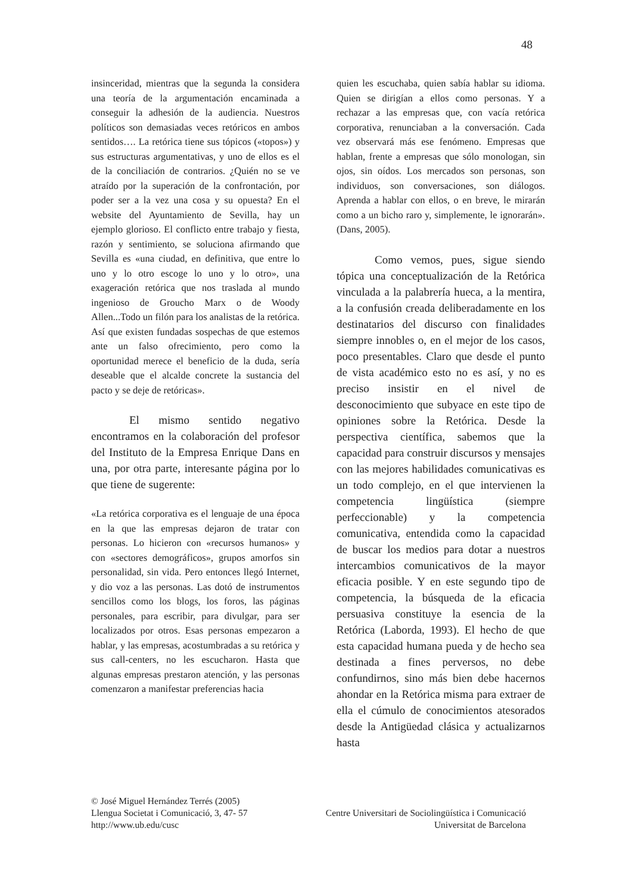48
insinceridad, mientras que la segunda la considera una teoría de la argumentación encaminada a conseguir la adhesión de la audiencia. Nuestros políticos son demasiadas veces retóricos en ambos sentidos…. La retórica tiene sus tópicos («topos») y sus estructuras argumentativas, y uno de ellos es el de la conciliación de contrarios. ¿Quién no se ve atraído por la superación de la confrontación, por poder ser a la vez una cosa y su opuesta? En el website del Ayuntamiento de Sevilla, hay un ejemplo glorioso. El conflicto entre trabajo y fiesta, razón y sentimiento, se soluciona afirmando que Sevilla es «una ciudad, en definitiva, que entre lo uno y lo otro escoge lo uno y lo otro», una exageración retórica que nos traslada al mundo ingenioso de Groucho Marx o de Woody Allen...Todo un filón para los analistas de la retórica. Así que existen fundadas sospechas de que estemos ante un falso ofrecimiento, pero como la oportunidad merece el beneficio de la duda, sería deseable que el alcalde concrete la sustancia del pacto y se deje de retóricas».
El mismo sentido negativo encontramos en la colaboración del profesor del Instituto de la Empresa Enrique Dans en una, por otra parte, interesante página por lo que tiene de sugerente:
«La retórica corporativa es el lenguaje de una época en la que las empresas dejaron de tratar con personas. Lo hicieron con «recursos humanos» y con «sectores demográficos», grupos amorfos sin personalidad, sin vida. Pero entonces llegó Internet, y dio voz a las personas. Las dotó de instrumentos sencillos como los blogs, los foros, las páginas personales, para escribir, para divulgar, para ser localizados por otros. Esas personas empezaron a hablar, y las empresas, acostumbradas a su retórica y sus call-centers, no les escucharon. Hasta que algunas empresas prestaron atención, y las personas comenzaron a manifestar preferencias hacia
quien les escuchaba, quien sabía hablar su idioma. Quien se dirigían a ellos como personas. Y a rechazar a las empresas que, con vacía retórica corporativa, renunciaban a la conversación. Cada vez observará más ese fenómeno. Empresas que hablan, frente a empresas que sólo monologan, sin ojos, sin oídos. Los mercados son personas, son individuos, son conversaciones, son diálogos. Aprenda a hablar con ellos, o en breve, le mirarán como a un bicho raro y, simplemente, le ignorarán». (Dans, 2005).
Como vemos, pues, sigue siendo tópica una conceptualización de la Retórica vinculada a la palabrería hueca, a la mentira, a la confusión creada deliberadamente en los destinatarios del discurso con finalidades siempre innobles o, en el mejor de los casos, poco presentables. Claro que desde el punto de vista académico esto no es así, y no es preciso insistir en el nivel de desconocimiento que subyace en este tipo de opiniones sobre la Retórica. Desde la perspectiva científica, sabemos que la capacidad para construir discursos y mensajes con las mejores habilidades comunicativas es un todo complejo, en el que intervienen la competencia lingüística (siempre perfeccionable) y la competencia comunicativa, entendida como la capacidad de buscar los medios para dotar a nuestros intercambios comunicativos de la mayor eficacia posible. Y en este segundo tipo de competencia, la búsqueda de la eficacia persuasiva constituye la esencia de la Retórica (Laborda, 1993). El hecho de que esta capacidad humana pueda y de hecho sea destinada a fines perversos, no debe confundirnos, sino más bien debe hacernos ahondar en la Retórica misma para extraer de ella el cúmulo de conocimientos atesorados desde la Antigüedad clásica y actualizarnos hasta
© José Miguel Hernández Terrés (2005)
Llengua Societat i Comunicació, 3, 47- 57 Centre Universitari de Sociolingüística i Comunicació
http://www.ub.edu/cusc Universitat de Barcelona